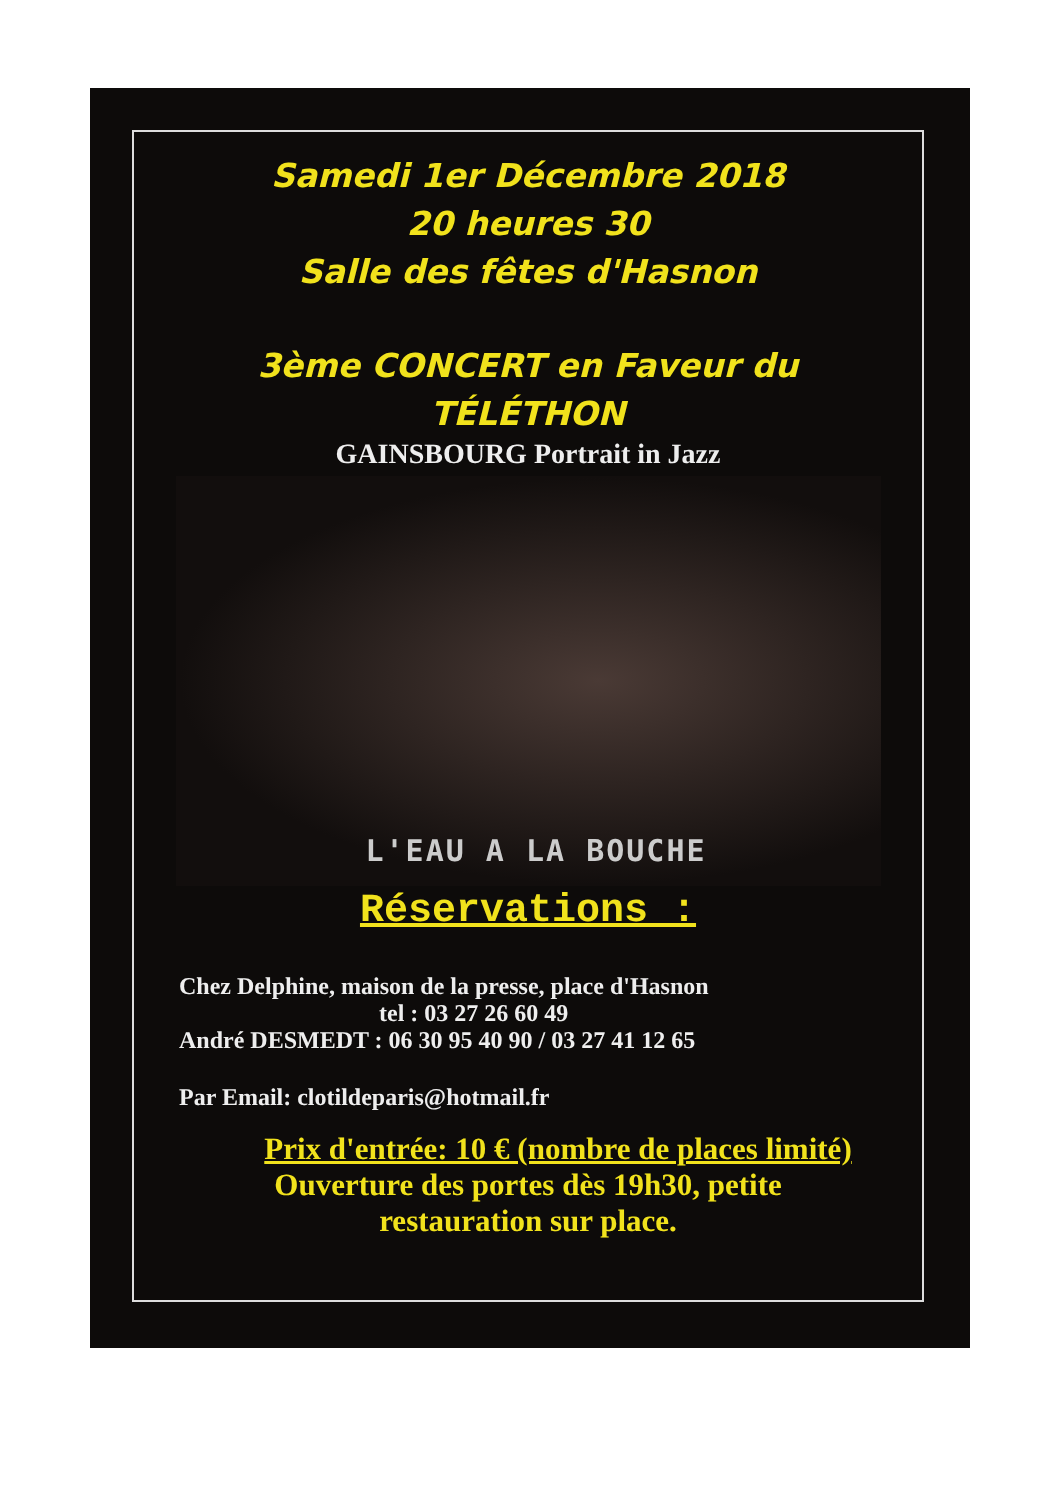Samedi 1er Décembre 2018
20 heures 30
Salle des fêtes d'Hasnon
3ème CONCERT en Faveur du
TÉLÉTHON
GAINSBOURG Portrait in Jazz
L'EAU A LA BOUCHE
Réservations :
Chez Delphine, maison de la presse, place d'Hasnon
tel : 03 27 26 60 49
André DESMEDT : 06 30 95 40 90 / 03 27 41 12 65
Par Email: clotildeparis@hotmail.fr
Prix d'entrée: 10 € (nombre de places limité)
Ouverture des portes dès 19h30, petite
restauration sur place.